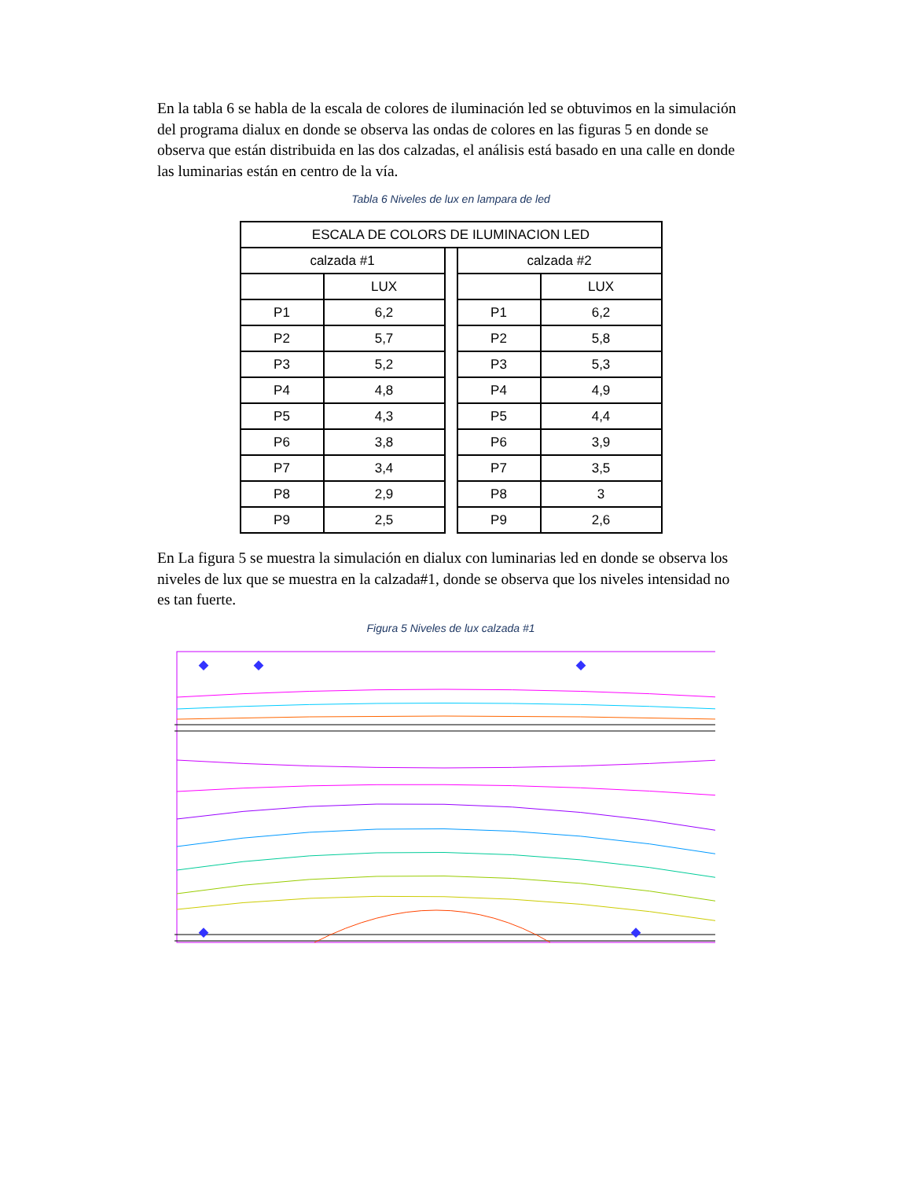En la tabla 6 se habla de la escala de colores de iluminación led se obtuvimos en la simulación del programa dialux en donde se observa las ondas de colores en las figuras 5 en donde se observa que están distribuida en las dos calzadas, el análisis está basado en una calle en donde las luminarias están en centro de la vía.
Tabla 6 Niveles de lux en lampara de led
| ESCALA DE COLORS DE ILUMINACION LED | | | | |
| --- | --- | --- | --- | --- |
| calzada #1 | | | calzada #2 | |
| | LUX | | | LUX |
| P1 | 6,2 | | P1 | 6,2 |
| P2 | 5,7 | | P2 | 5,8 |
| P3 | 5,2 | | P3 | 5,3 |
| P4 | 4,8 | | P4 | 4,9 |
| P5 | 4,3 | | P5 | 4,4 |
| P6 | 3,8 | | P6 | 3,9 |
| P7 | 3,4 | | P7 | 3,5 |
| P8 | 2,9 | | P8 | 3 |
| P9 | 2,5 | | P9 | 2,6 |
En La figura 5 se muestra la simulación en dialux con luminarias led en donde se observa los niveles de lux que se muestra en la calzada#1, donde se observa que los niveles intensidad no es tan fuerte.
Figura 5 Niveles de lux calzada #1